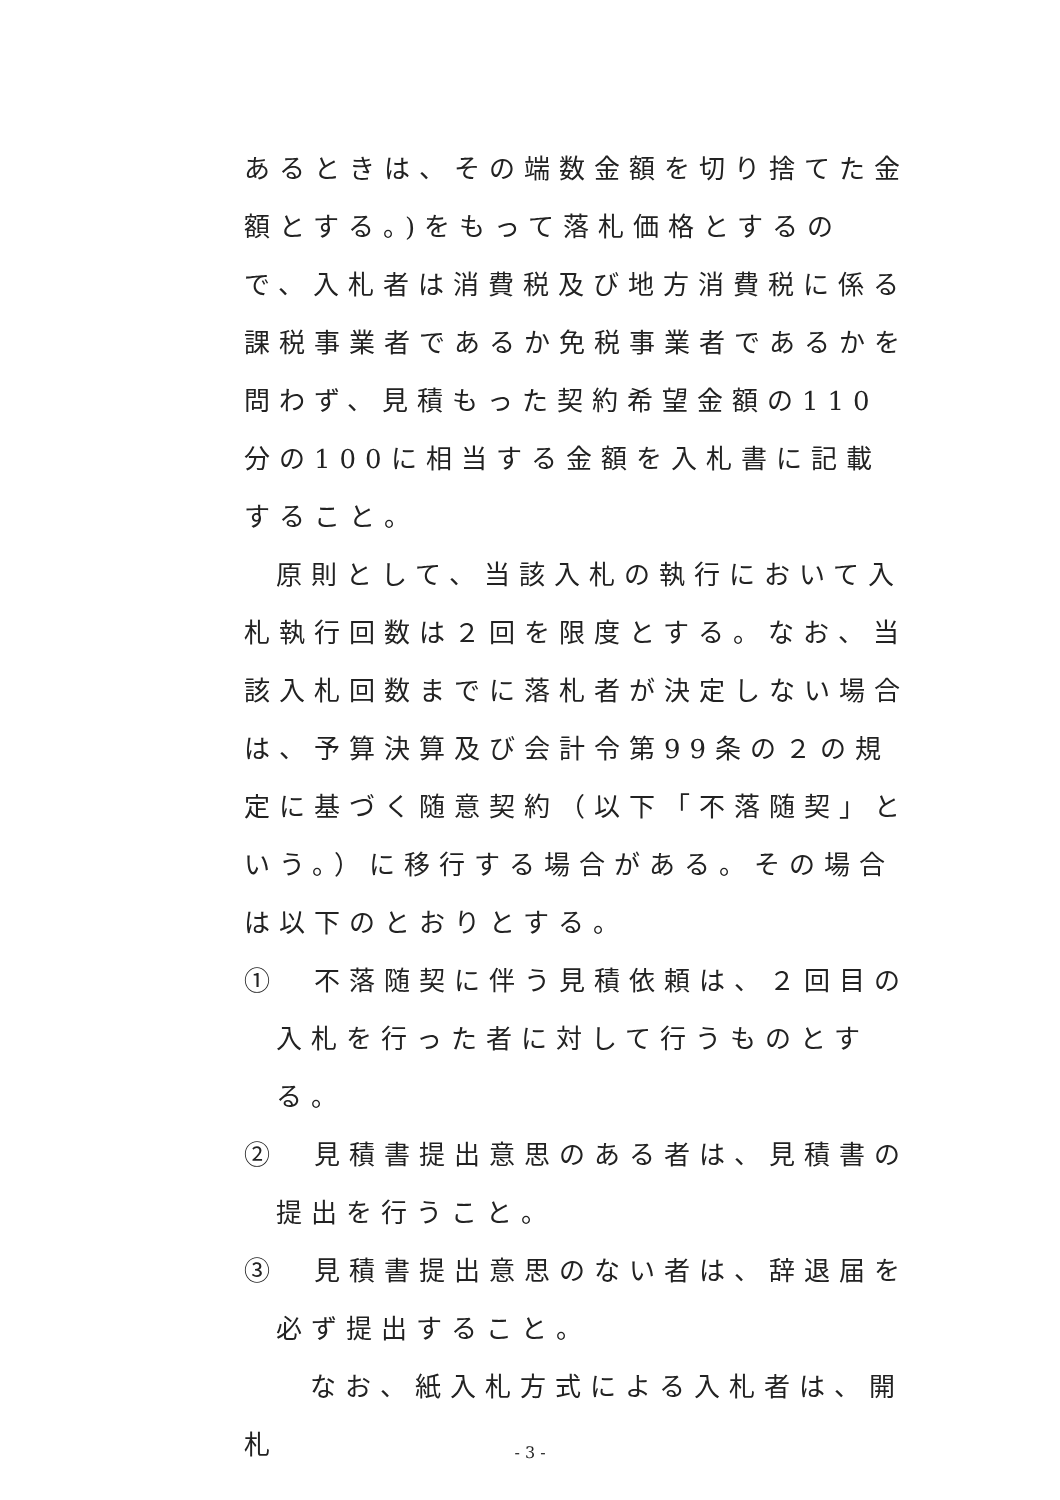あるときは、その端数金額を切り捨てた金額とする。)をもって落札価格とするので、入札者は消費税及び地方消費税に係る課税事業者であるか免税事業者であるかを問わず、見積もった契約希望金額の110分の100に相当する金額を入札書に記載すること。
原則として、当該入札の執行において入札執行回数は２回を限度とする。なお、当該入札回数までに落札者が決定しない場合は、予算決算及び会計令第99条の２の規定に基づく随意契約（以下「不落随契」という。）に移行する場合がある。その場合は以下のとおりとする。
①　不落随契に伴う見積依頼は、２回目の入札を行った者に対して行うものとする。
②　見積書提出意思のある者は、見積書の提出を行うこと。
③　見積書提出意思のない者は、辞退届を必ず提出すること。
なお、紙入札方式による入札者は、開札
- 3 -